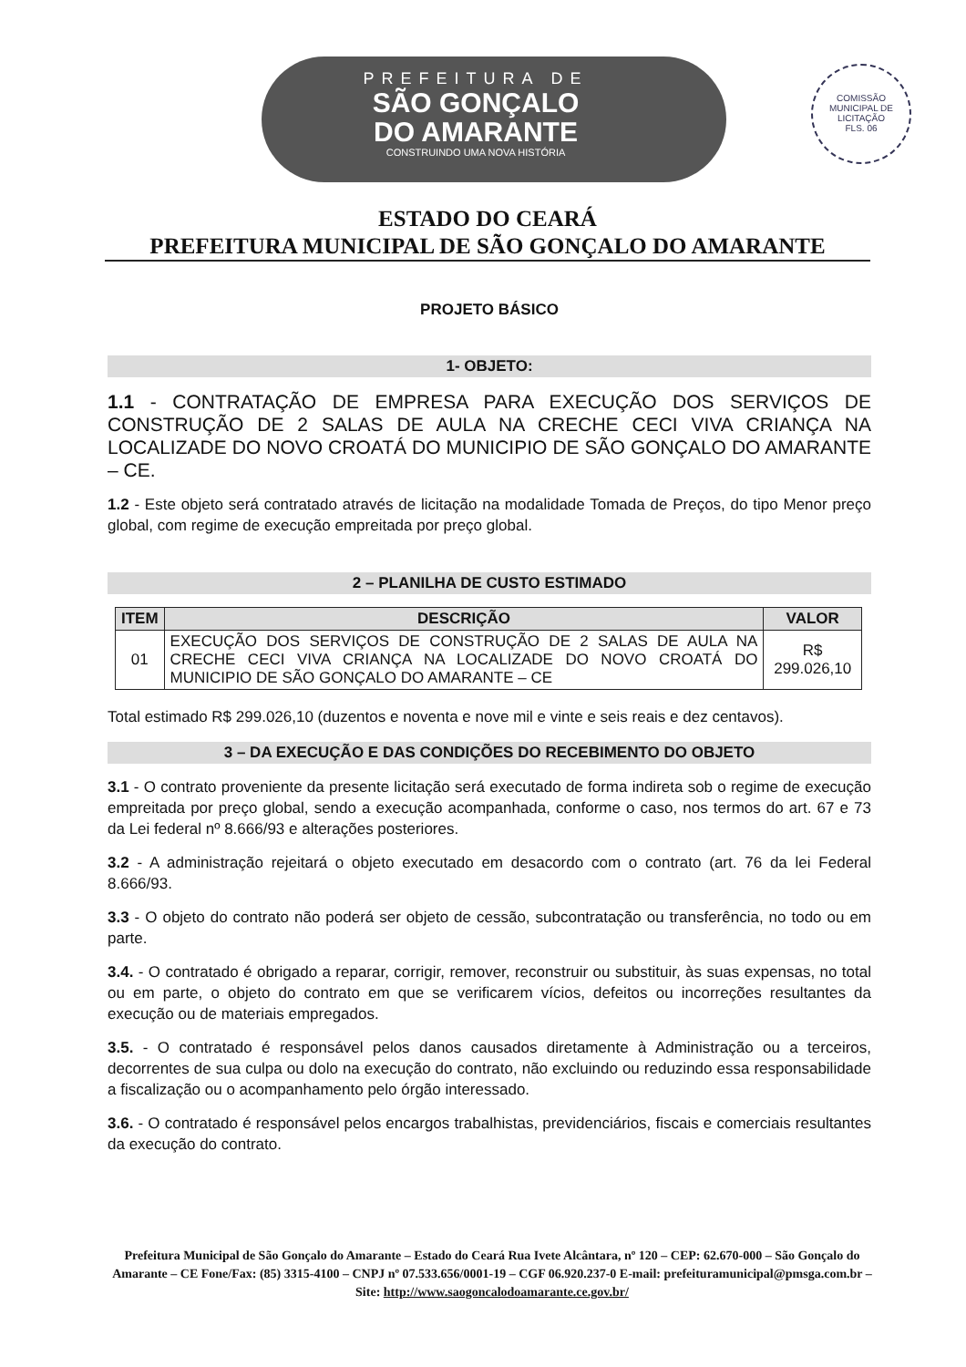PREFEITURA DE
SÃO GONÇALO
DO AMARANTE
CONSTRUINDO UMA NOVA HISTÓRIA
COMISSÃO MUNICIPAL DE LICITAÇÃO
FLS. 06
ESTADO DO CEARÁ
PREFEITURA MUNICIPAL DE SÃO GONÇALO DO AMARANTE
PROJETO BÁSICO
1- OBJETO:
1.1 - CONTRATAÇÃO DE EMPRESA PARA EXECUÇÃO DOS SERVIÇOS DE CONSTRUÇÃO DE 2 SALAS DE AULA NA CRECHE CECI VIVA CRIANÇA NA LOCALIZADE DO NOVO CROATÁ DO MUNICIPIO DE SÃO GONÇALO DO AMARANTE – CE.
1.2 - Este objeto será contratado através de licitação na modalidade Tomada de Preços, do tipo Menor preço global, com regime de execução empreitada por preço global.
2 – PLANILHA DE CUSTO ESTIMADO
| ITEM | DESCRIÇÃO | VALOR |
| --- | --- | --- |
| 01 | EXECUÇÃO DOS SERVIÇOS DE CONSTRUÇÃO DE 2 SALAS DE AULA NA CRECHE CECI VIVA CRIANÇA NA LOCALIZADE DO NOVO CROATÁ DO MUNICIPIO DE SÃO GONÇALO DO AMARANTE – CE | R$ 299.026,10 |
Total estimado R$ 299.026,10 (duzentos e noventa e nove mil e vinte e seis reais e dez centavos).
3 – DA EXECUÇÃO E DAS CONDIÇÕES DO RECEBIMENTO DO OBJETO
3.1 - O contrato proveniente da presente licitação será executado de forma indireta sob o regime de execução empreitada por preço global, sendo a execução acompanhada, conforme o caso, nos termos do art. 67 e 73 da Lei federal nº 8.666/93 e alterações posteriores.
3.2 - A administração rejeitará o objeto executado em desacordo com o contrato (art. 76 da lei Federal 8.666/93.
3.3 - O objeto do contrato não poderá ser objeto de cessão, subcontratação ou transferência, no todo ou em parte.
3.4. - O contratado é obrigado a reparar, corrigir, remover, reconstruir ou substituir, às suas expensas, no total ou em parte, o objeto do contrato em que se verificarem vícios, defeitos ou incorreções resultantes da execução ou de materiais empregados.
3.5. - O contratado é responsável pelos danos causados diretamente à Administração ou a terceiros, decorrentes de sua culpa ou dolo na execução do contrato, não excluindo ou reduzindo essa responsabilidade a fiscalização ou o acompanhamento pelo órgão interessado.
3.6. - O contratado é responsável pelos encargos trabalhistas, previdenciários, fiscais e comerciais resultantes da execução do contrato.
Prefeitura Municipal de São Gonçalo do Amarante – Estado do Ceará Rua Ivete Alcântara, nº 120 – CEP: 62.670-000 – São Gonçalo do Amarante – CE Fone/Fax: (85) 3315-4100 – CNPJ nº 07.533.656/0001-19 – CGF 06.920.237-0 E-mail: prefeituramunicipal@pmsga.com.br – Site: http://www.saogoncalodoamarante.ce.gov.br/